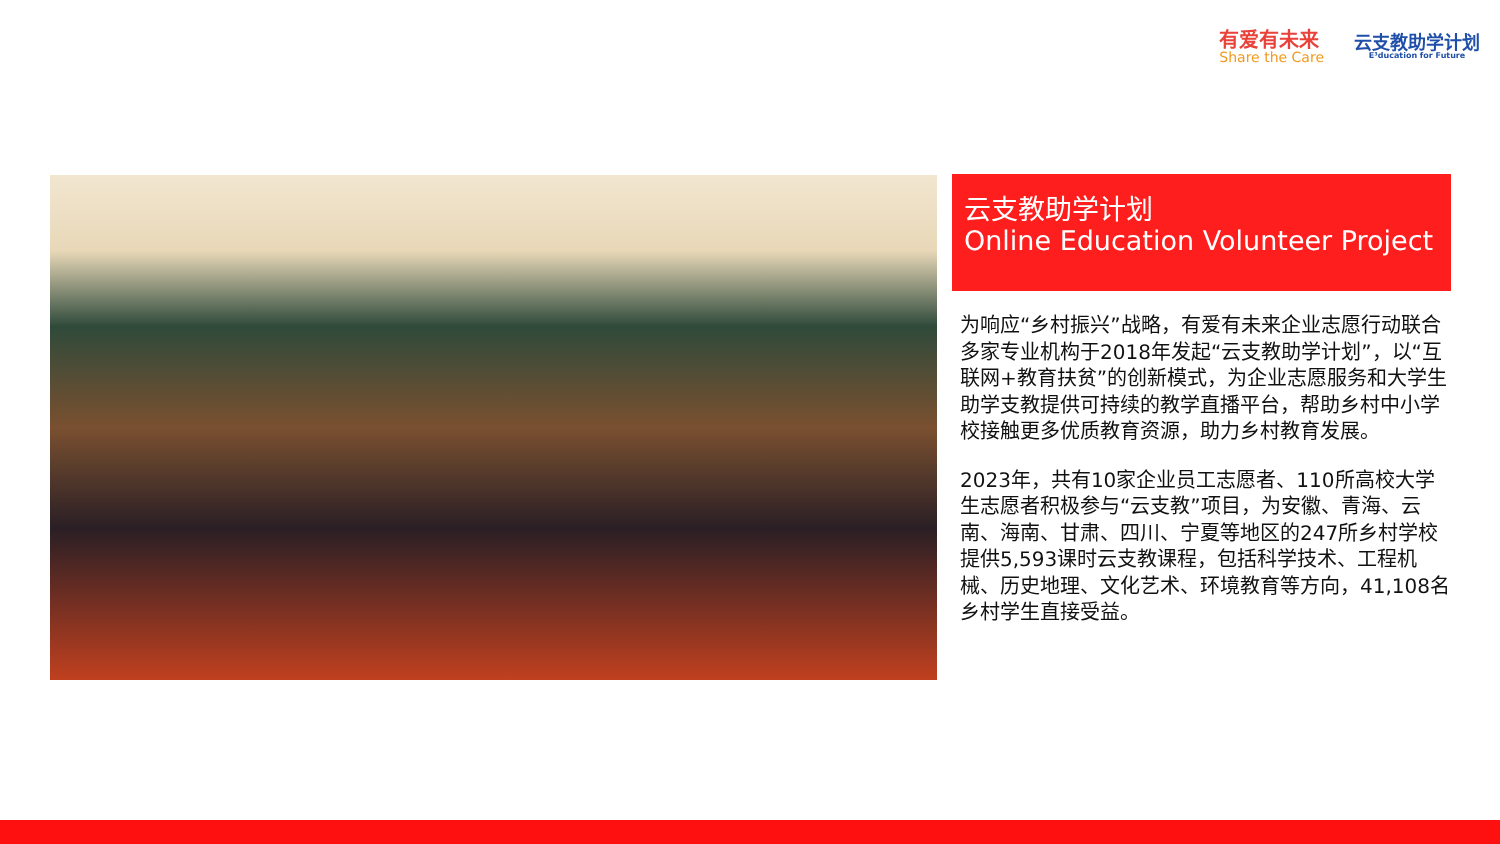有爱有未来
Share the Care
云支教助学计划
E³ducation for Future
云支教助学计划
Online Education Volunteer Project
为响应“乡村振兴”战略，有爱有未来企业志愿行动联合多家专业机构于2018年发起“云支教助学计划”，以“互联网+教育扶贫”的创新模式，为企业志愿服务和大学生助学支教提供可持续的教学直播平台，帮助乡村中小学校接触更多优质教育资源，助力乡村教育发展。
2023年，共有10家企业员工志愿者、110所高校大学生志愿者积极参与“云支教”项目，为安徽、青海、云南、海南、甘肃、四川、宁夏等地区的247所乡村学校提供5,593课时云支教课程，包括科学技术、工程机械、历史地理、文化艺术、环境教育等方向，41,108名乡村学生直接受益。